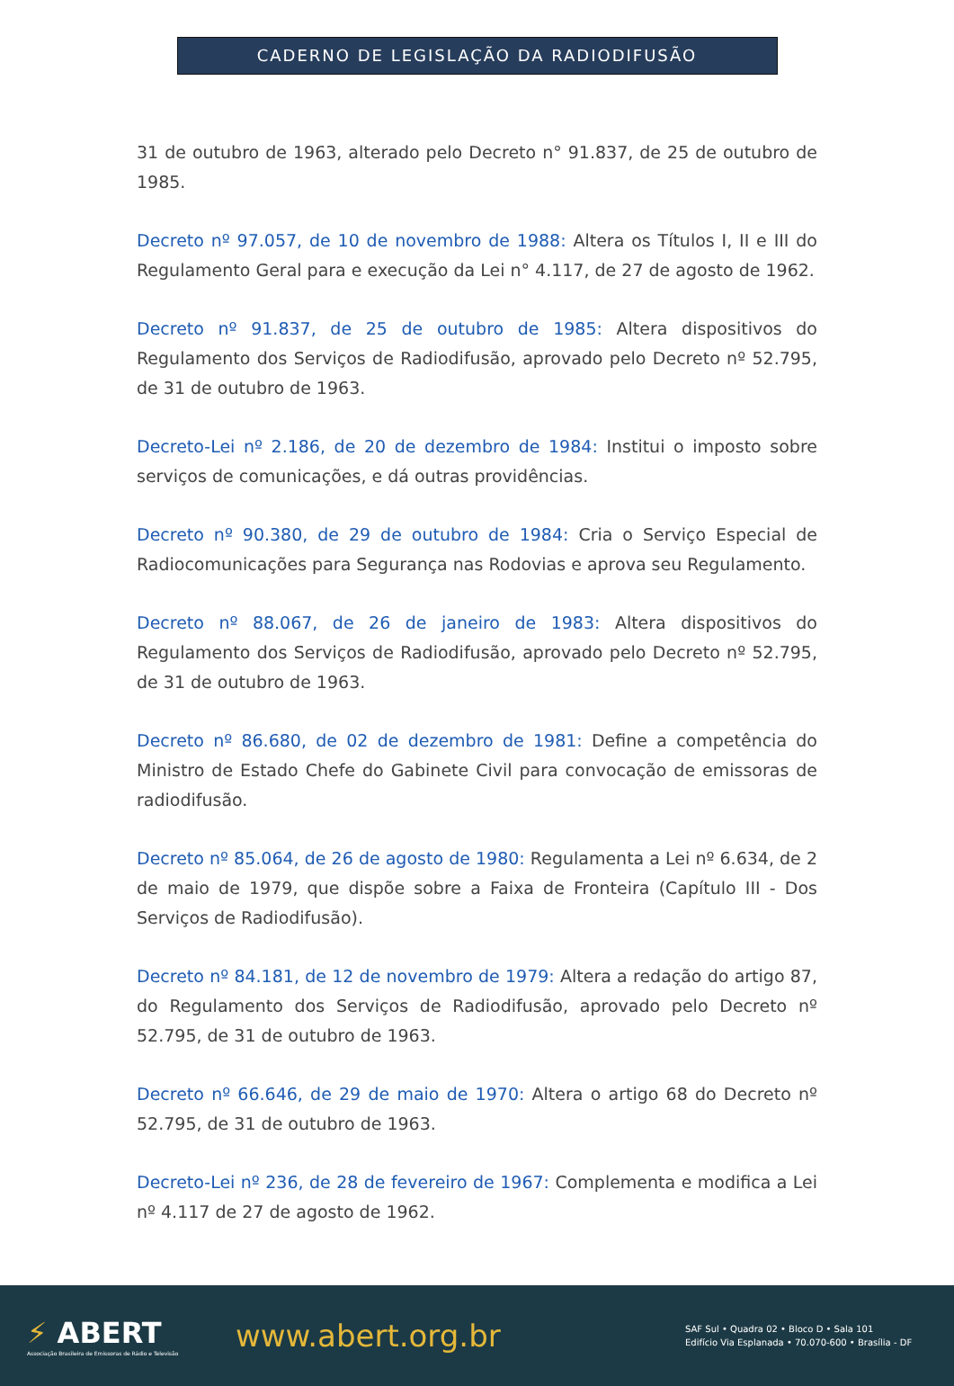CADERNO DE LEGISLAÇÃO DA RADIODIFUSÃO
31 de outubro de 1963, alterado pelo Decreto n° 91.837, de 25 de outubro de 1985.
Decreto nº 97.057, de 10 de novembro de 1988: Altera os Títulos I, II e III do Regulamento Geral para e execução da Lei n° 4.117, de 27 de agosto de 1962.
Decreto nº 91.837, de 25 de outubro de 1985: Altera dispositivos do Regulamento dos Serviços de Radiodifusão, aprovado pelo Decreto nº 52.795, de 31 de outubro de 1963.
Decreto-Lei nº 2.186, de 20 de dezembro de 1984: Institui o imposto sobre serviços de comunicações, e dá outras providências.
Decreto nº 90.380, de 29 de outubro de 1984: Cria o Serviço Especial de Radiocomunicações para Segurança nas Rodovias e aprova seu Regulamento.
Decreto nº 88.067, de 26 de janeiro de 1983: Altera dispositivos do Regulamento dos Serviços de Radiodifusão, aprovado pelo Decreto nº 52.795, de 31 de outubro de 1963.
Decreto nº 86.680, de 02 de dezembro de 1981: Define a competência do Ministro de Estado Chefe do Gabinete Civil para convocação de emissoras de radiodifusão.
Decreto nº 85.064, de 26 de agosto de 1980: Regulamenta a Lei nº 6.634, de 2 de maio de 1979, que dispõe sobre a Faixa de Fronteira (Capítulo III - Dos Serviços de Radiodifusão).
Decreto nº 84.181, de 12 de novembro de 1979: Altera a redação do artigo 87, do Regulamento dos Serviços de Radiodifusão, aprovado pelo Decreto nº 52.795, de 31 de outubro de 1963.
Decreto nº 66.646, de 29 de maio de 1970: Altera o artigo 68 do Decreto nº 52.795, de 31 de outubro de 1963.
Decreto-Lei nº 236, de 28 de fevereiro de 1967: Complementa e modifica a Lei nº 4.117 de 27 de agosto de 1962.
⚡ ABERT
Associação Brasileira de Emissoras de Rádio e Televisão
www.abert.org.br
SAF Sul • Quadra 02 • Bloco D • Sala 101
Edifício Via Esplanada • 70.070-600 • Brasília - DF